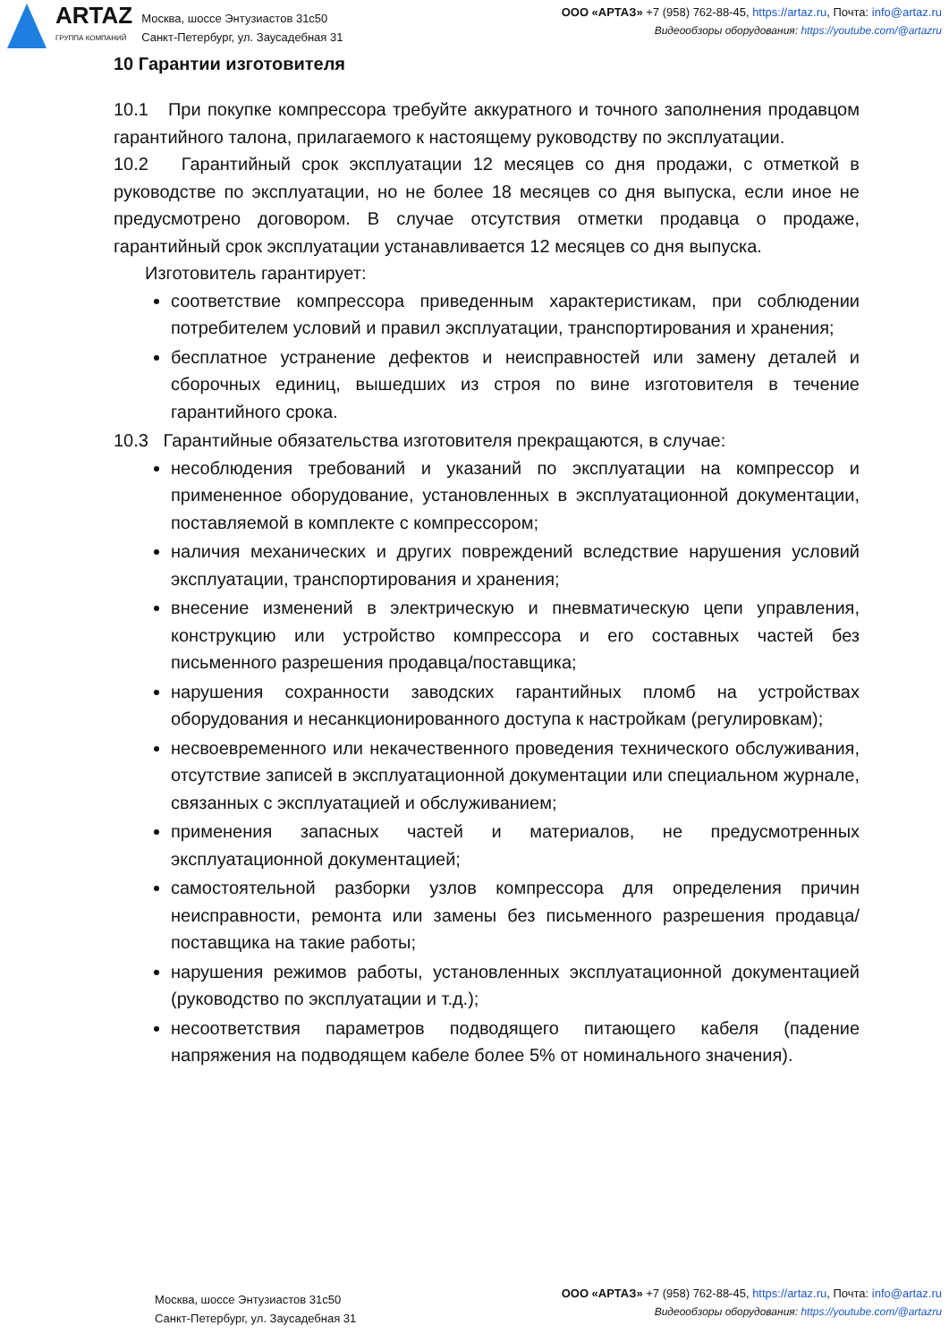ARTAZ
ГРУППА КОМПАНИЙ
Москва, шоссе Энтузиастов 31с50
Санкт-Петербург, ул. Заусадебная 31
ООО «АРТАЗ» +7 (958) 762-88-45, https://artaz.ru, Почта: info@artaz.ru
Видеообзоры оборудования: https://youtube.com/@artazru
10 Гарантии изготовителя
10.1 При покупке компрессора требуйте аккуратного и точного заполнения продавцом гарантийного талона, прилагаемого к настоящему руководству по эксплуатации.
10.2 Гарантийный срок эксплуатации 12 месяцев со дня продажи, с отметкой в руководстве по эксплуатации, но не более 18 месяцев со дня выпуска, если иное не предусмотрено договором. В случае отсутствия отметки продавца о продаже, гарантийный срок эксплуатации устанавливается 12 месяцев со дня выпуска.
Изготовитель гарантирует:
соответствие компрессора приведенным характеристикам, при соблюдении потребителем условий и правил эксплуатации, транспортирования и хранения;
бесплатное устранение дефектов и неисправностей или замену деталей и сборочных единиц, вышедших из строя по вине изготовителя в течение гарантийного срока.
10.3 Гарантийные обязательства изготовителя прекращаются, в случае:
несоблюдения требований и указаний по эксплуатации на компрессор и примененное оборудование, установленных в эксплуатационной документации, поставляемой в комплекте с компрессором;
наличия механических и других повреждений вследствие нарушения условий эксплуатации, транспортирования и хранения;
внесение изменений в электрическую и пневматическую цепи управления, конструкцию или устройство компрессора и его составных частей без письменного разрешения продавца/поставщика;
нарушения сохранности заводских гарантийных пломб на устройствах оборудования и несанкционированного доступа к настройкам (регулировкам);
несвоевременного или некачественного проведения технического обслуживания, отсутствие записей в эксплуатационной документации или специальном журнале, связанных с эксплуатацией и обслуживанием;
применения запасных частей и материалов, не предусмотренных эксплуатационной документацией;
самостоятельной разборки узлов компрессора для определения причин неисправности, ремонта или замены без письменного разрешения продавца/поставщика на такие работы;
нарушения режимов работы, установленных эксплуатационной документацией (руководство по эксплуатации и т.д.);
несоответствия параметров подводящего питающего кабеля (падение напряжения на подводящем кабеле более 5% от номинального значения).
Москва, шоссе Энтузиастов 31с50
Санкт-Петербург, ул. Заусадебная 31
ООО «АРТАЗ» +7 (958) 762-88-45, https://artaz.ru, Почта: info@artaz.ru
Видеообзоры оборудования: https://youtube.com/@artazru